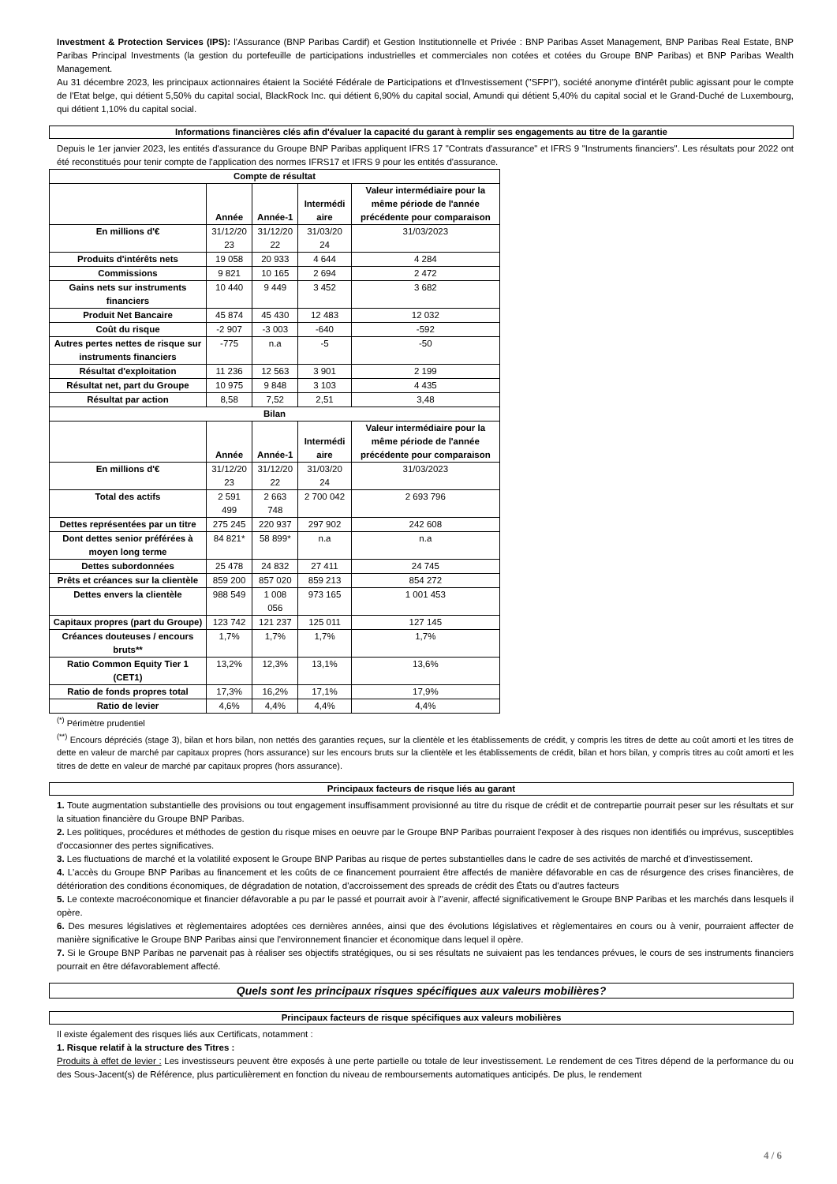Investment & Protection Services (IPS): l'Assurance (BNP Paribas Cardif) et Gestion Institutionnelle et Privée : BNP Paribas Asset Management, BNP Paribas Real Estate, BNP Paribas Principal Investments (la gestion du portefeuille de participations industrielles et commerciales non cotées et cotées du Groupe BNP Paribas) et BNP Paribas Wealth Management.
Au 31 décembre 2023, les principaux actionnaires étaient la Société Fédérale de Participations et d'Investissement ("SFPI"), société anonyme d'intérêt public agissant pour le compte de l'Etat belge, qui détient 5,50% du capital social, BlackRock Inc. qui détient 6,90% du capital social, Amundi qui détient 5,40% du capital social et le Grand-Duché de Luxembourg, qui détient 1,10% du capital social.
Informations financières clés afin d'évaluer la capacité du garant à remplir ses engagements au titre de la garantie
Depuis le 1er janvier 2023, les entités d'assurance du Groupe BNP Paribas appliquent IFRS 17 "Contrats d'assurance" et IFRS 9 "Instruments financiers". Les résultats pour 2022 ont été reconstitués pour tenir compte de l'application des normes IFRS17 et IFRS 9 pour les entités d'assurance.
| Compte de résultat | | | | |
| --- | --- | --- | --- | --- |
| | Année | Année-1 | Intermédi aire | Valeur intermédiaire pour la même période de l'année précédente pour comparaison |
| En millions d'€ | 31/12/20 23 | 31/12/20 22 | 31/03/20 24 | 31/03/2023 |
| Produits d'intérêts nets | 19 058 | 20 933 | 4 644 | 4 284 |
| Commissions | 9 821 | 10 165 | 2 694 | 2 472 |
| Gains nets sur instruments financiers | 10 440 | 9 449 | 3 452 | 3 682 |
| Produit Net Bancaire | 45 874 | 45 430 | 12 483 | 12 032 |
| Coût du risque | -2 907 | -3 003 | -640 | -592 |
| Autres pertes nettes de risque sur instruments financiers | -775 | n.a | -5 | -50 |
| Résultat d'exploitation | 11 236 | 12 563 | 3 901 | 2 199 |
| Résultat net, part du Groupe | 10 975 | 9 848 | 3 103 | 4 435 |
| Résultat par action | 8,58 | 7,52 | 2,51 | 3,48 |
| Bilan | | | | |
| | Année | Année-1 | Intermédi aire | Valeur intermédiaire pour la même période de l'année précédente pour comparaison |
| En millions d'€ | 31/12/20 23 | 31/12/20 22 | 31/03/20 24 | 31/03/2023 |
| Total des actifs | 2 591 499 | 2 663 748 | 2 700 042 | 2 693 796 |
| Dettes représentées par un titre | 275 245 | 220 937 | 297 902 | 242 608 |
| Dont dettes senior préférées à moyen long terme | 84 821* | 58 899* | n.a | n.a |
| Dettes subordonnées | 25 478 | 24 832 | 27 411 | 24 745 |
| Prêts et créances sur la clientèle | 859 200 | 857 020 | 859 213 | 854 272 |
| Dettes envers la clientèle | 988 549 | 1 008 056 | 973 165 | 1 001 453 |
| Capitaux propres (part du Groupe) | 123 742 | 121 237 | 125 011 | 127 145 |
| Créances douteuses / encours bruts** | 1,7% | 1,7% | 1,7% | 1,7% |
| Ratio Common Equity Tier 1 (CET1) | 13,2% | 12,3% | 13,1% | 13,6% |
| Ratio de fonds propres total | 17,3% | 16,2% | 17,1% | 17,9% |
| Ratio de levier | 4,6% | 4,4% | 4,4% | 4,4% |
<sup>(*)</sup> Périmètre prudentiel
<sup>(**)</sup> Encours dépréciés (stage 3), bilan et hors bilan, non nettés des garanties reçues, sur la clientèle et les établissements de crédit, y compris les titres de dette au coût amorti et les titres de dette en valeur de marché par capitaux propres (hors assurance) sur les encours bruts sur la clientèle et les établissements de crédit, bilan et hors bilan, y compris titres au coût amorti et les titres de dette en valeur de marché par capitaux propres (hors assurance).
Principaux facteurs de risque liés au garant
1. Toute augmentation substantielle des provisions ou tout engagement insuffisamment provisionné au titre du risque de crédit et de contrepartie pourrait peser sur les résultats et sur la situation financière du Groupe BNP Paribas.
2. Les politiques, procédures et méthodes de gestion du risque mises en oeuvre par le Groupe BNP Paribas pourraient l'exposer à des risques non identifiés ou imprévus, susceptibles d'occasionner des pertes significatives.
3. Les fluctuations de marché et la volatilité exposent le Groupe BNP Paribas au risque de pertes substantielles dans le cadre de ses activités de marché et d'investissement.
4. L'accès du Groupe BNP Paribas au financement et les coûts de ce financement pourraient être affectés de manière défavorable en cas de résurgence des crises financières, de détérioration des conditions économiques, de dégradation de notation, d'accroissement des spreads de crédit des États ou d'autres facteurs
5. Le contexte macroéconomique et financier défavorable a pu par le passé et pourrait avoir à l''avenir, affecté significativement le Groupe BNP Paribas et les marchés dans lesquels il opère.
6. Des mesures législatives et règlementaires adoptées ces dernières années, ainsi que des évolutions législatives et règlementaires en cours ou à venir, pourraient affecter de manière significative le Groupe BNP Paribas ainsi que l'environnement financier et économique dans lequel il opère.
7. Si le Groupe BNP Paribas ne parvenait pas à réaliser ses objectifs stratégiques, ou si ses résultats ne suivaient pas les tendances prévues, le cours de ses instruments financiers pourrait en être défavorablement affecté.
Quels sont les principaux risques spécifiques aux valeurs mobilières?
Principaux facteurs de risque spécifiques aux valeurs mobilières
Il existe également des risques liés aux Certificats, notamment :
1. Risque relatif à la structure des Titres :
Produits à effet de levier : Les investisseurs peuvent être exposés à une perte partielle ou totale de leur investissement. Le rendement de ces Titres dépend de la performance du ou des Sous-Jacent(s) de Référence, plus particulièrement en fonction du niveau de remboursements automatiques anticipés. De plus, le rendement
4 / 6